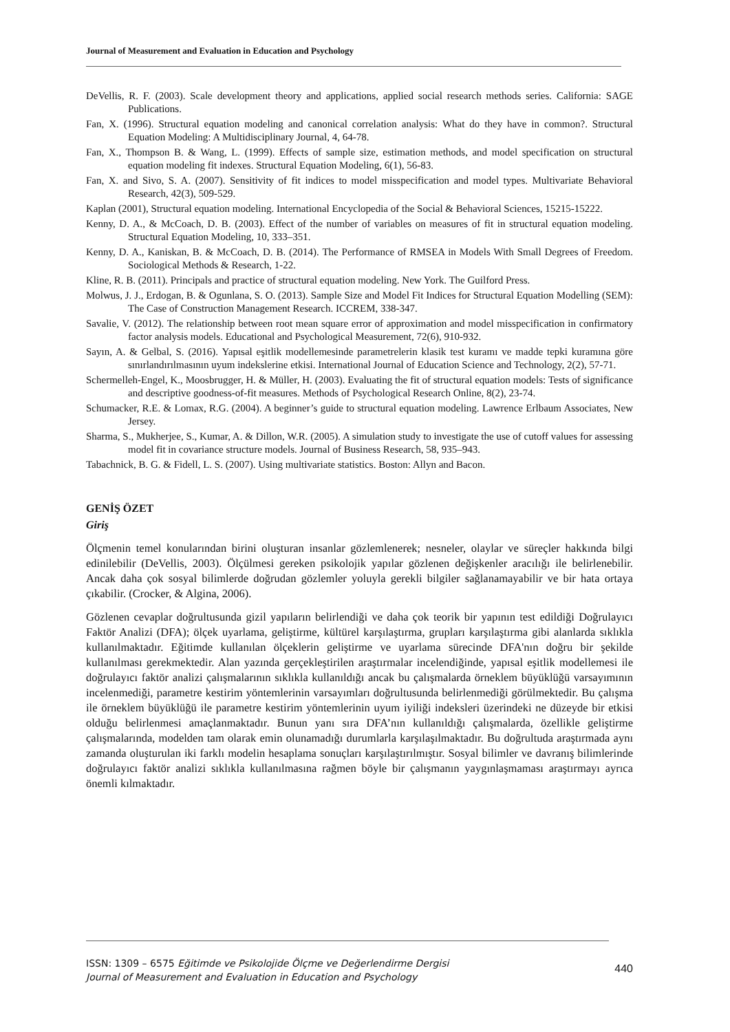Journal of Measurement and Evaluation in Education and Psychology
DeVellis, R. F. (2003). Scale development theory and applications, applied social research methods series. California: SAGE Publications.
Fan, X. (1996). Structural equation modeling and canonical correlation analysis: What do they have in common?. Structural Equation Modeling: A Multidisciplinary Journal, 4, 64-78.
Fan, X., Thompson B. & Wang, L. (1999). Effects of sample size, estimation methods, and model specification on structural equation modeling fit indexes. Structural Equation Modeling, 6(1), 56-83.
Fan, X. and Sivo, S. A. (2007). Sensitivity of fit indices to model misspecification and model types. Multivariate Behavioral Research, 42(3), 509-529.
Kaplan (2001), Structural equation modeling. International Encyclopedia of the Social & Behavioral Sciences, 15215-15222.
Kenny, D. A., & McCoach, D. B. (2003). Effect of the number of variables on measures of fit in structural equation modeling. Structural Equation Modeling, 10, 333–351.
Kenny, D. A., Kaniskan, B. & McCoach, D. B. (2014). The Performance of RMSEA in Models With Small Degrees of Freedom. Sociological Methods & Research, 1-22.
Kline, R. B. (2011). Principals and practice of structural equation modeling. New York. The Guilford Press.
Molwus, J. J., Erdogan, B. & Ogunlana, S. O. (2013). Sample Size and Model Fit Indices for Structural Equation Modelling (SEM): The Case of Construction Management Research. ICCREM, 338-347.
Savalie, V. (2012). The relationship between root mean square error of approximation and model misspecification in confirmatory factor analysis models. Educational and Psychological Measurement, 72(6), 910-932.
Sayın, A. & Gelbal, S. (2016). Yapısal eşitlik modellemesinde parametrelerin klasik test kuramı ve madde tepki kuramına göre sınırlandırılmasının uyum indekslerine etkisi. International Journal of Education Science and Technology, 2(2), 57-71.
Schermelleh-Engel, K., Moosbrugger, H. & Müller, H. (2003). Evaluating the fit of structural equation models: Tests of significance and descriptive goodness-of-fit measures. Methods of Psychological Research Online, 8(2), 23-74.
Schumacker, R.E. & Lomax, R.G. (2004). A beginner’s guide to structural equation modeling. Lawrence Erlbaum Associates, New Jersey.
Sharma, S., Mukherjee, S., Kumar, A. & Dillon, W.R. (2005). A simulation study to investigate the use of cutoff values for assessing model fit in covariance structure models. Journal of Business Research, 58, 935–943.
Tabachnick, B. G. & Fidell, L. S. (2007). Using multivariate statistics. Boston: Allyn and Bacon.
GENİŞ ÖZET
Giriş
Ölçmenin temel konularından birini oluşturan insanlar gözlemlenerek; nesneler, olaylar ve süreçler hakkında bilgi edinilebilir (DeVellis, 2003). Ölçülmesi gereken psikolojik yapılar gözlenen değişkenler aracılığı ile belirlenebilir. Ancak daha çok sosyal bilimlerde doğrudan gözlemler yoluyla gerekli bilgiler sağlanamayabilir ve bir hata ortaya çıkabilir. (Crocker, & Algina, 2006).
Gözlenen cevaplar doğrultusunda gizil yapıların belirlendiği ve daha çok teorik bir yapının test edildiği Doğrulayıcı Faktör Analizi (DFA); ölçek uyarlama, geliştirme, kültürel karşılaştırma, grupları karşılaştırma gibi alanlarda sıklıkla kullanılmaktadır. Eğitimde kullanılan ölçeklerin geliştirme ve uyarlama sürecinde DFA'nın doğru bir şekilde kullanılması gerekmektedir. Alan yazında gerçekleştirilen araştırmalar incelendiğinde, yapısal eşitlik modellemesi ile doğrulayıcı faktör analizi çalışmalarının sıklıkla kullanıldığı ancak bu çalışmalarda örneklem büyüklüğü varsayımının incelenmediği, parametre kestirim yöntemlerinin varsayımları doğrultusunda belirlenmediği görülmektedir. Bu çalışma ile örneklem büyüklüğü ile parametre kestirim yöntemlerinin uyum iyiliği indeksleri üzerindeki ne düzeyde bir etkisi olduğu belirlenmesi amaçlanmaktadır. Bunun yanı sıra DFA’nın kullanıldığı çalışmalarda, özellikle geliştirme çalışmalarında, modelden tam olarak emin olunamadığı durumlarla karşılaşılmaktadır. Bu doğrultuda araştırmada aynı zamanda oluşturulan iki farklı modelin hesaplama sonuçları karşılaştırılmıştır. Sosyal bilimler ve davranış bilimlerinde doğrulayıcı faktör analizi sıklıkla kullanılmasına rağmen böyle bir çalışmanın yaygınlaşmaması araştırmayı ayrıca önemli kılmaktadır.
ISSN: 1309 – 6575 Eğitimde ve Psikolojide Ölçme ve Değerlendirme Dergisi
Journal of Measurement and Evaluation in Education and Psychology
440